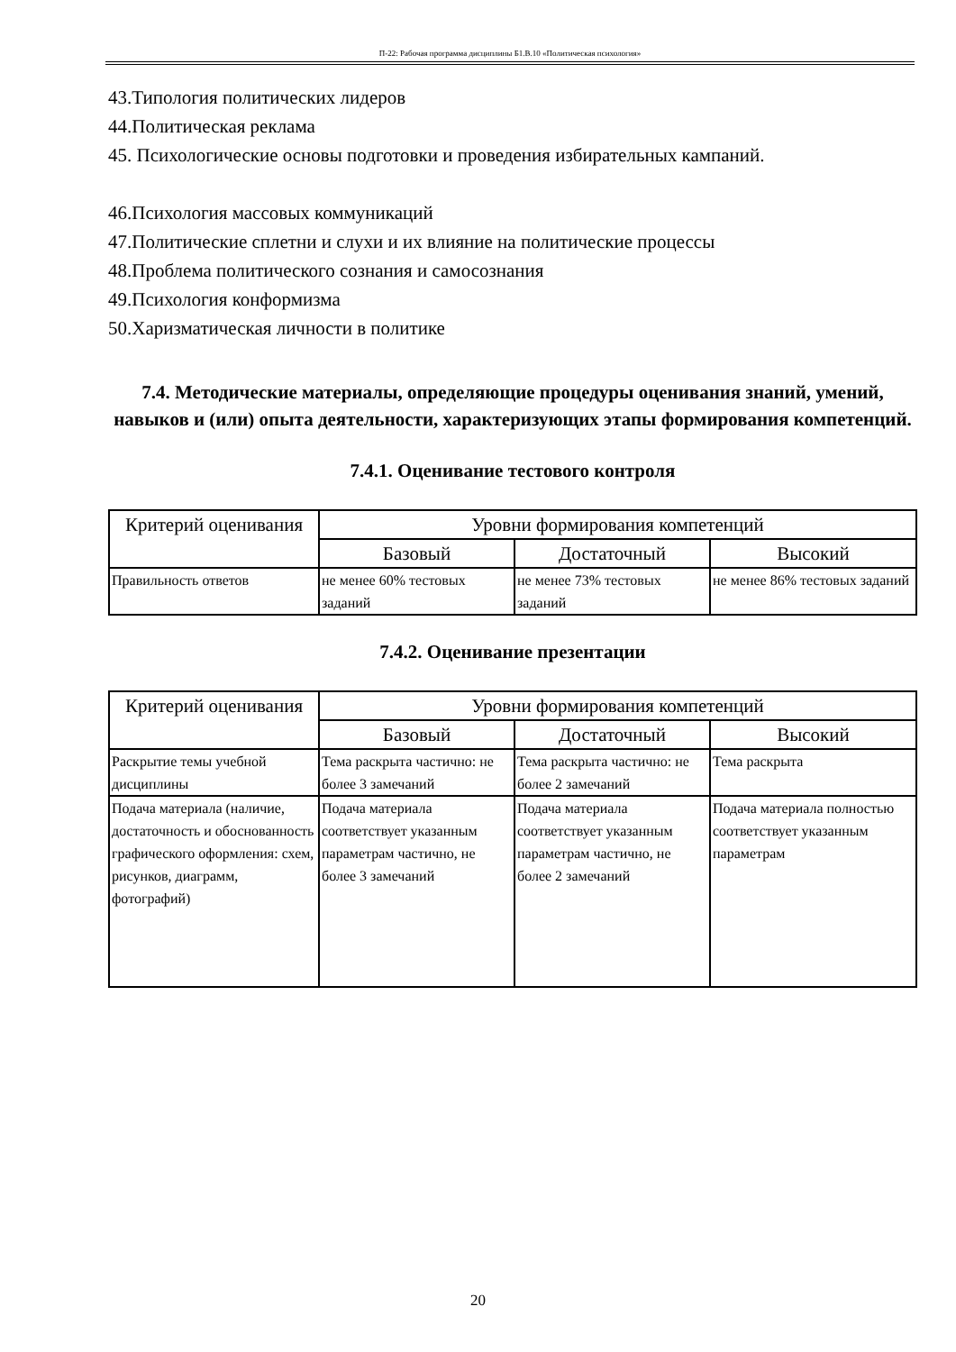П-22: Рабочая программа дисциплины Б1.В.10 «Политическая психология»
43.Типология политических лидеров
44.Политическая реклама
45. Психологические основы подготовки и проведения избирательных кампаний.
46.Психология массовых коммуникаций
47.Политические сплетни и слухи и их влияние на политические процессы
48.Проблема политического сознания и самосознания
49.Психология конформизма
50.Харизматическая личности в политике
7.4. Методические материалы, определяющие процедуры оценивания знаний, умений, навыков и (или) опыта деятельности, характеризующих этапы формирования компетенций.
7.4.1. Оценивание тестового контроля
| Критерий оценивания | Уровни формирования компетенций | | |
| --- | --- | --- | --- |
| | Базовый | Достаточный | Высокий |
| Правильность ответов | не менее 60% тестовых заданий | не менее 73% тестовых заданий | не менее 86% тестовых заданий |
7.4.2. Оценивание презентации
| Критерий оценивания | Уровни формирования компетенций | | |
| --- | --- | --- | --- |
| | Базовый | Достаточный | Высокий |
| Раскрытие темы учебной дисциплины | Тема раскрыта частично: не более 3 замечаний | Тема раскрыта частично: не более 2 замечаний | Тема раскрыта |
| Подача материала (наличие, достаточность и обоснованность графического оформления: схем, рисунков, диаграмм, фотографий) | Подача материала соответствует указанным параметрам частично, не более 3 замечаний | Подача материала соответствует указанным параметрам частично, не более 2 замечаний | Подача материала полностью соответствует указанным параметрам |
20